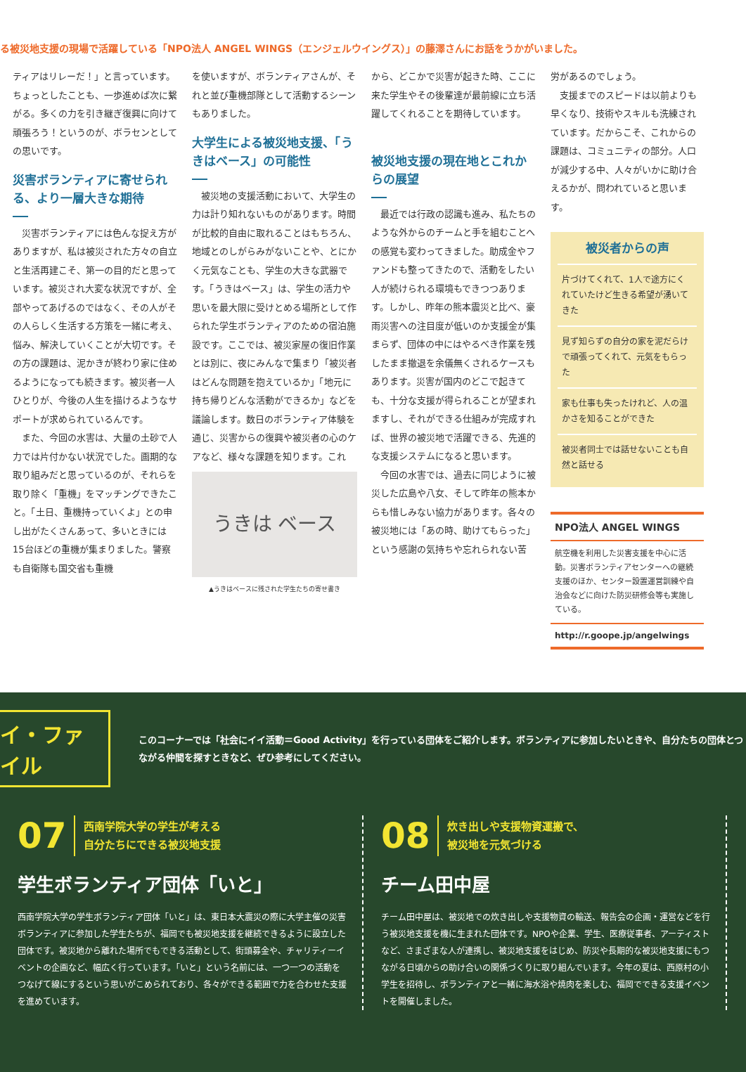る被災地支援の現場で活躍している「NPO法人 ANGEL WINGS（エンジェルウイングス）」の藤澤さんにお話をうかがいました。
ティアはリレーだ！」と言っています。ちょっとしたことも、一歩進めば次に繋がる。多くの力を引き継ぎ復興に向けて頑張ろう！というのが、ボラセンとしての思いです。
災害ボランティアに寄せられる、より一層大きな期待
　災害ボランティアには色んな捉え方がありますが、私は被災された方々の自立と生活再建こそ、第一の目的だと思っています。被災され大変な状況ですが、全部やってあげるのではなく、その人がその人らしく生活する方策を一緒に考え、悩み、解決していくことが大切です。その方の課題は、泥かきが終わり家に住めるようになっても続きます。被災者一人ひとりが、今後の人生を描けるようなサポートが求められているんです。
　また、今回の水害は、大量の土砂で人力では片付かない状況でした。画期的な取り組みだと思っているのが、それらを取り除く「重機」をマッチングできたこと。「土日、重機持っていくよ」との申し出がたくさんあって、多いときには15台ほどの重機が集まりました。警察も自衛隊も国交省も重機
を使いますが、ボランティアさんが、それと並び重機部隊として活動するシーンもありました。
大学生による被災地支援、「うきはベース」の可能性
　被災地の支援活動において、大学生の力は計り知れないものがあります。時間が比較的自由に取れることはもちろん、地域とのしがらみがないことや、とにかく元気なことも、学生の大きな武器です。「うきはベース」は、学生の活力や思いを最大限に受けとめる場所として作られた学生ボランティアのための宿泊施設です。ここでは、被災家屋の復旧作業とは別に、夜にみんなで集まり「被災者はどんな問題を抱えているか」「地元に持ち帰りどんな活動ができるか」などを議論します。数日のボランティア体験を通じ、災害からの復興や被災者の心のケアなど、様々な課題を知ります。これ
うきは ベース
▲うきはベースに残された学生たちの寄せ書き
から、どこかで災害が起きた時、ここに来た学生やその後輩達が最前線に立ち活躍してくれることを期待しています。
被災地支援の現在地とこれからの展望
　最近では行政の認識も進み、私たちのような外からのチームと手を組むことへの感覚も変わってきました。助成金やファンドも整ってきたので、活動をしたい人が続けられる環境もできつつあります。しかし、昨年の熊本震災と比べ、豪雨災害への注目度が低いのか支援金が集まらず、団体の中にはやるべき作業を残したまま撤退を余儀無くされるケースもあります。災害が国内のどこで起きても、十分な支援が得られることが望まれますし、それができる仕組みが完成すれば、世界の被災地で活躍できる、先進的な支援システムになると思います。
　今回の水害では、過去に同じように被災した広島や八女、そして昨年の熊本からも惜しみない協力があります。各々の被災地には「あの時、助けてもらった」という感謝の気持ちや忘れられない苦
労があるのでしょう。
　支援までのスピードは以前よりも早くなり、技術やスキルも洗練されています。だからこそ、これからの課題は、コミュニティの部分。人口が減少する中、人々がいかに助け合えるかが、問われていると思います。
被災者からの声
片づけてくれて、1人で途方にくれていたけど生きる希望が湧いてきた
見ず知らずの自分の家を泥だらけで頑張ってくれて、元気をもらった
家も仕事も失ったけれど、人の温かさを知ることができた
被災者同士では話せないことも自然と話せる
NPO法人 ANGEL WINGS
航空機を利用した災害支援を中心に活動。災害ボランティアセンターへの継続支援のほか、センター設置運営訓練や自治会などに向けた防災研修会等も実施している。
http://r.goope.jp/angelwings
イ・ファイル
このコーナーでは「社会にイイ活動＝Good Activity」を行っている団体をご紹介します。ボランティアに参加したいときや、自分たちの団体とつながる仲間を探すときなど、ぜひ参考にしてください。
07 西南学院大学の学生が考える
自分たちにできる被災地支援
学生ボランティア団体「いと」
西南学院大学の学生ボランティア団体「いと」は、東日本大震災の際に大学主催の災害ボランティアに参加した学生たちが、福岡でも被災地支援を継続できるように設立した団体です。被災地から離れた場所でもできる活動として、街頭募金や、チャリティーイベントの企画など、幅広く行っています。「いと」という名前には、一つ一つの活動をつなげて線にするという思いがこめられており、各々ができる範囲で力を合わせた支援を進めています。
08 炊き出しや支援物資運搬で、
被災地を元気づける
チーム田中屋
チーム田中屋は、被災地での炊き出しや支援物資の輸送、報告会の企画・運営などを行う被災地支援を機に生まれた団体です。NPOや企業、学生、医療従事者、アーティストなど、さまざまな人が連携し、被災地支援をはじめ、防災や長期的な被災地支援にもつながる日頃からの助け合いの関係づくりに取り組んでいます。今年の夏は、西原村の小学生を招待し、ボランティアと一緒に海水浴や焼肉を楽しむ、福岡でできる支援イベントを開催しました。